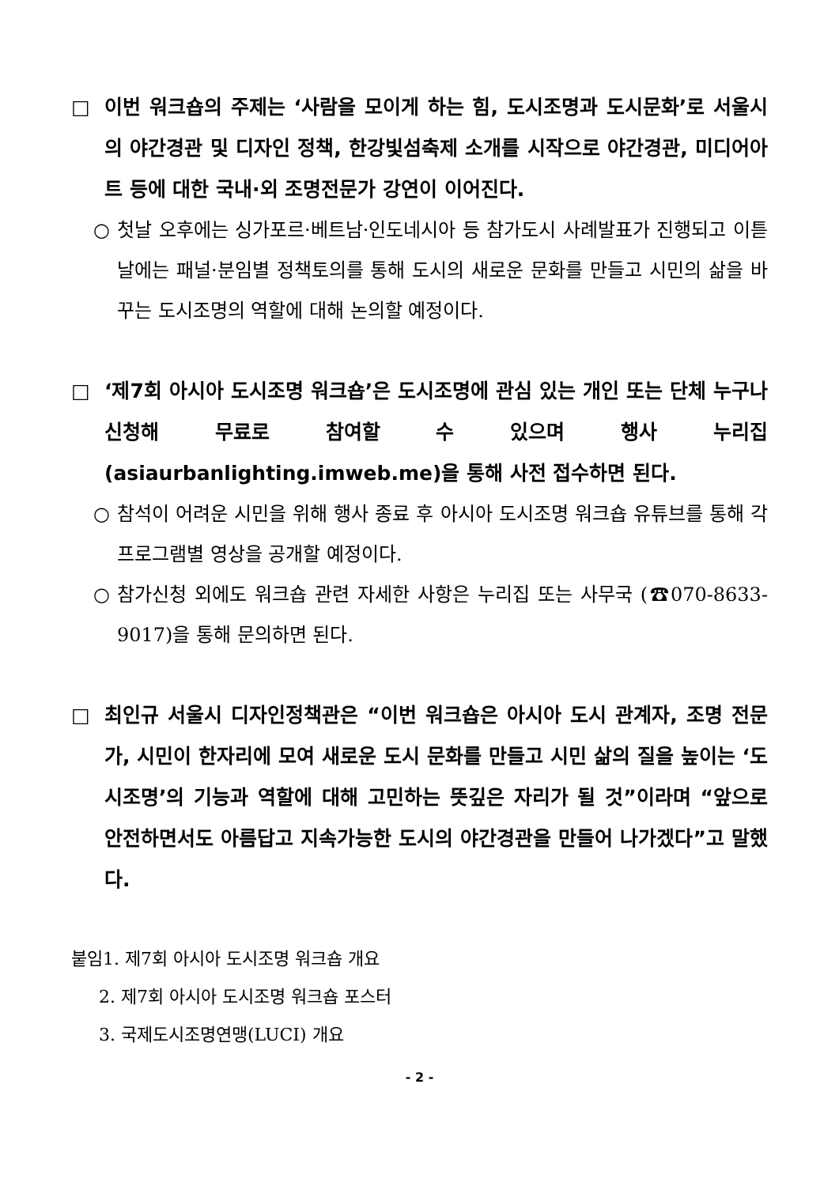□ 이번 워크숍의 주제는 ‘사람을 모이게 하는 힘, 도시조명과 도시문화’로 서울시의 야간경관 및 디자인 정책, 한강빛섬축제 소개를 시작으로 야간경관, 미디어아트 등에 대한 국내·외 조명전문가 강연이 이어진다.
○ 첫날 오후에는 싱가포르·베트남·인도네시아 등 참가도시 사례발표가 진행되고 이튿날에는 패널·분임별 정책토의를 통해 도시의 새로운 문화를 만들고 시민의 삶을 바꾸는 도시조명의 역할에 대해 논의할 예정이다.
□ ‘제7회 아시아 도시조명 워크숍’은 도시조명에 관심 있는 개인 또는 단체 누구나 신청해 무료로 참여할 수 있으며 행사 누리집 (asiaurbanlighting.imweb.me)을 통해 사전 접수하면 된다.
○ 참석이 어려운 시민을 위해 행사 종료 후 아시아 도시조명 워크숍 유튜브를 통해 각 프로그램별 영상을 공개할 예정이다.
○ 참가신청 외에도 워크숍 관련 자세한 사항은 누리집 또는 사무국 (☎070-8633-9017)을 통해 문의하면 된다.
□ 최인규 서울시 디자인정책관은 “이번 워크숍은 아시아 도시 관계자, 조명 전문가, 시민이 한자리에 모여 새로운 도시 문화를 만들고 시민 삶의 질을 높이는 ‘도시조명’의 기능과 역할에 대해 고민하는 뜻깊은 자리가 될 것”이라며 “앞으로 안전하면서도 아름답고 지속가능한 도시의 야간경관을 만들어 나가겠다”고 말했다.
붙임1. 제7회 아시아 도시조명 워크숍 개요
2. 제7회 아시아 도시조명 워크숍 포스터
3. 국제도시조명연맹(LUCI) 개요
- 2 -